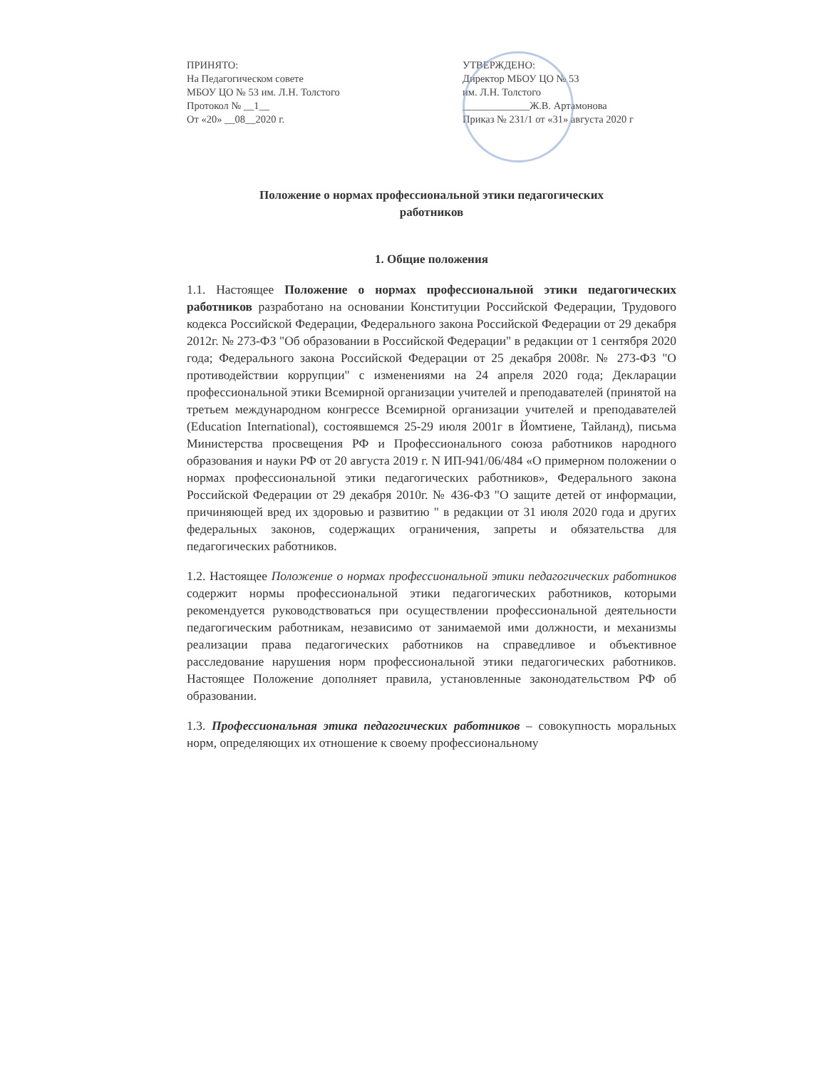ПРИНЯТО:
На Педагогическом совете
МБОУ ЦО № 53 им. Л.Н. Толстого
Протокол № __1__
От «20» __08__2020 г.
УТВЕРЖДЕНО:
Директор МБОУ ЦО № 53
им. Л.Н. Толстого
_____________Ж.В. Артамонова
Приказ № 231/1 от «31» августа 2020 г
Положение о нормах профессиональной этики педагогических
работников
1. Общие положения
1.1. Настоящее Положение о нормах профессиональной этики педагогических работников разработано на основании Конституции Российской Федерации, Трудового кодекса Российской Федерации, Федерального закона Российской Федерации от 29 декабря 2012г. № 273-ФЗ "Об образовании в Российской Федерации" в редакции от 1 сентября 2020 года; Федерального закона Российской Федерации от 25 декабря 2008г. № 273-ФЗ "О противодействии коррупции" с изменениями на 24 апреля 2020 года; Декларации профессиональной этики Всемирной организации учителей и преподавателей (принятой на третьем международном конгрессе Всемирной организации учителей и преподавателей (Education International), состоявшемся 25-29 июля 2001г в Йомтиене, Тайланд), письма Министерства просвещения РФ и Профессионального союза работников народного образования и науки РФ от 20 августа 2019 г. N ИП-941/06/484 «О примерном положении о нормах профессиональной этики педагогических работников», Федерального закона Российской Федерации от 29 декабря 2010г. № 436-ФЗ "О защите детей от информации, причиняющей вред их здоровью и развитию " в редакции от 31 июля 2020 года и других федеральных законов, содержащих ограничения, запреты и обязательства для педагогических работников.
1.2. Настоящее Положение о нормах профессиональной этики педагогических работников содержит нормы профессиональной этики педагогических работников, которыми рекомендуется руководствоваться при осуществлении профессиональной деятельности педагогическим работникам, независимо от занимаемой ими должности, и механизмы реализации права педагогических работников на справедливое и объективное расследование нарушения норм профессиональной этики педагогических работников. Настоящее Положение дополняет правила, установленные законодательством РФ об образовании.
1.3. Профессиональная этика педагогических работников – совокупность моральных норм, определяющих их отношение к своему профессиональному